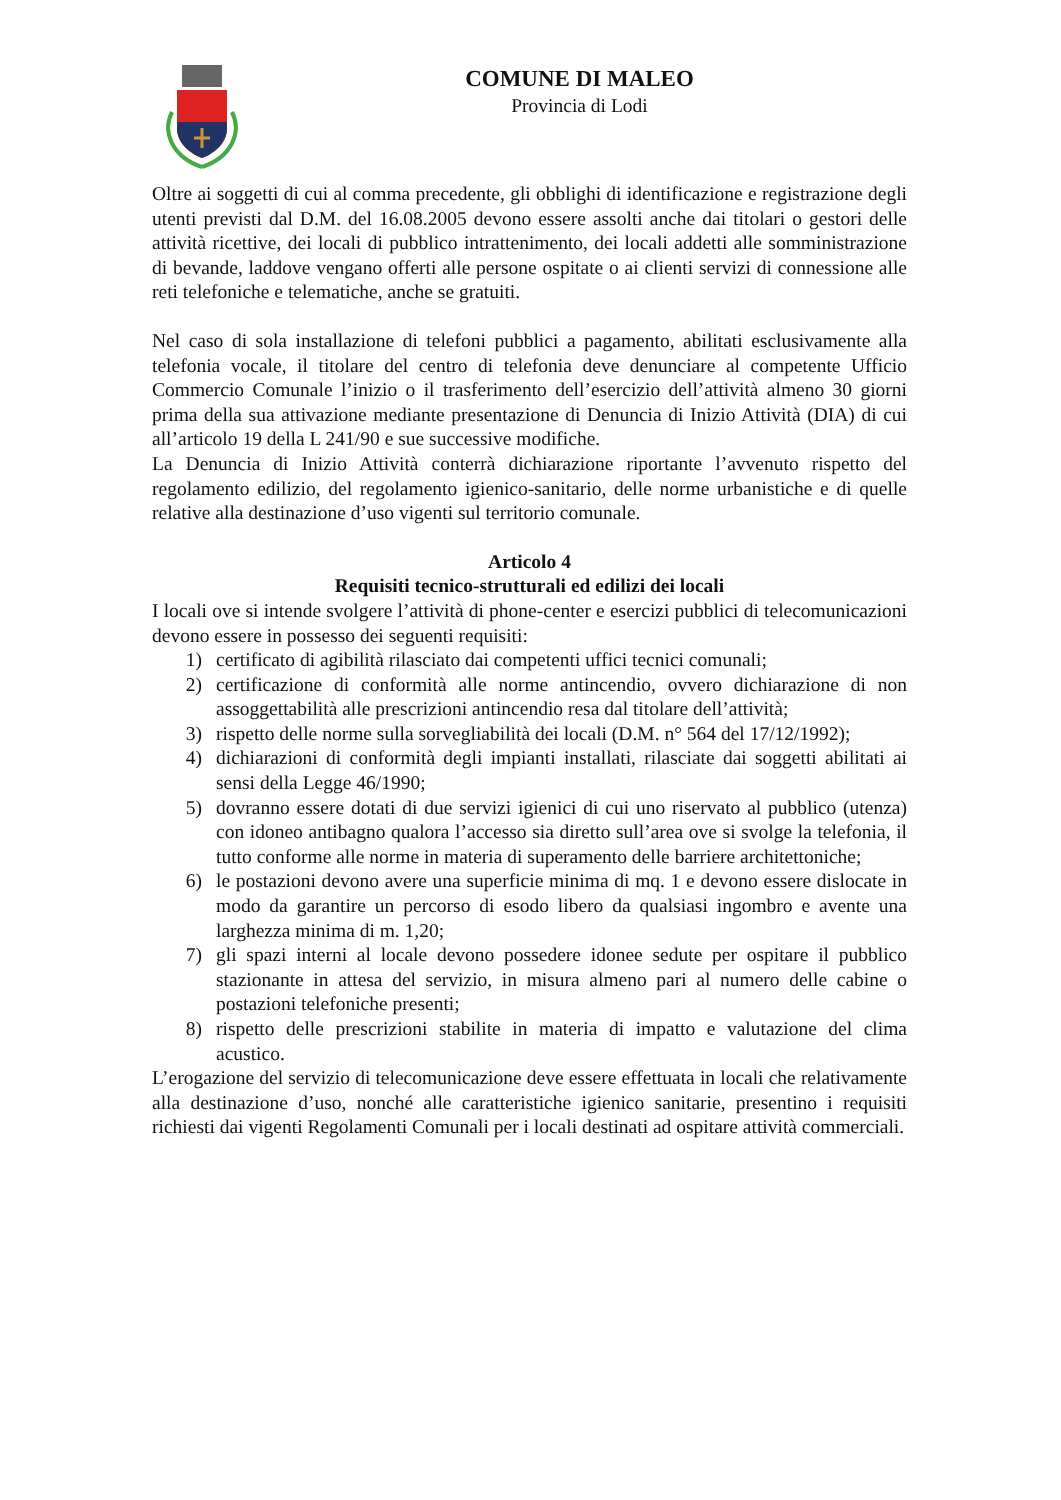COMUNE DI MALEO
Provincia di Lodi
Oltre ai soggetti di cui al comma precedente, gli obblighi di identificazione e registrazione degli utenti previsti dal D.M. del 16.08.2005 devono essere assolti anche dai titolari o gestori delle attività ricettive, dei locali di pubblico intrattenimento, dei locali addetti alle somministrazione di bevande, laddove vengano offerti alle persone ospitate o ai clienti servizi di connessione alle reti telefoniche e telematiche, anche se gratuiti.
Nel caso di sola installazione di telefoni pubblici a pagamento, abilitati esclusivamente alla telefonia vocale, il titolare del centro di telefonia deve denunciare al competente Ufficio Commercio Comunale l’inizio o il trasferimento dell’esercizio dell’attività almeno 30 giorni prima della sua attivazione mediante presentazione di Denuncia di Inizio Attività (DIA) di cui all’articolo 19 della L 241/90 e sue successive modifiche.
La Denuncia di Inizio Attività conterrà dichiarazione riportante l’avvenuto rispetto del regolamento edilizio, del regolamento igienico-sanitario, delle norme urbanistiche e di quelle relative alla destinazione d’uso vigenti sul territorio comunale.
Articolo 4
Requisiti tecnico-strutturali ed edilizi dei locali
I locali ove si intende svolgere l’attività di phone-center e esercizi pubblici di telecomunicazioni devono essere in possesso dei seguenti requisiti:
1) certificato di agibilità rilasciato dai competenti uffici tecnici comunali;
2) certificazione di conformità alle norme antincendio, ovvero dichiarazione di non assoggettabilità alle prescrizioni antincendio resa dal titolare dell’attività;
3) rispetto delle norme sulla sorvegliabilità dei locali (D.M. n° 564 del 17/12/1992);
4) dichiarazioni di conformità degli impianti installati, rilasciate dai soggetti abilitati ai sensi della Legge 46/1990;
5) dovranno essere dotati di due servizi igienici di cui uno riservato al pubblico (utenza) con idoneo antibagno qualora l’accesso sia diretto sull’area ove si svolge la telefonia, il tutto conforme alle norme in materia di superamento delle barriere architettoniche;
6) le postazioni devono avere una superficie minima di mq. 1 e devono essere dislocate in modo da garantire un percorso di esodo libero da qualsiasi ingombro e avente una larghezza minima di m. 1,20;
7) gli spazi interni al locale devono possedere idonee sedute per ospitare il pubblico stazionante in attesa del servizio, in misura almeno pari al numero delle cabine o postazioni telefoniche presenti;
8) rispetto delle prescrizioni stabilite in materia di impatto e valutazione del clima acustico.
L’erogazione del servizio di telecomunicazione deve essere effettuata in locali che relativamente alla destinazione d’uso, nonché alle caratteristiche igienico sanitarie, presentino i requisiti richiesti dai vigenti Regolamenti Comunali per i locali destinati ad ospitare attività commerciali.